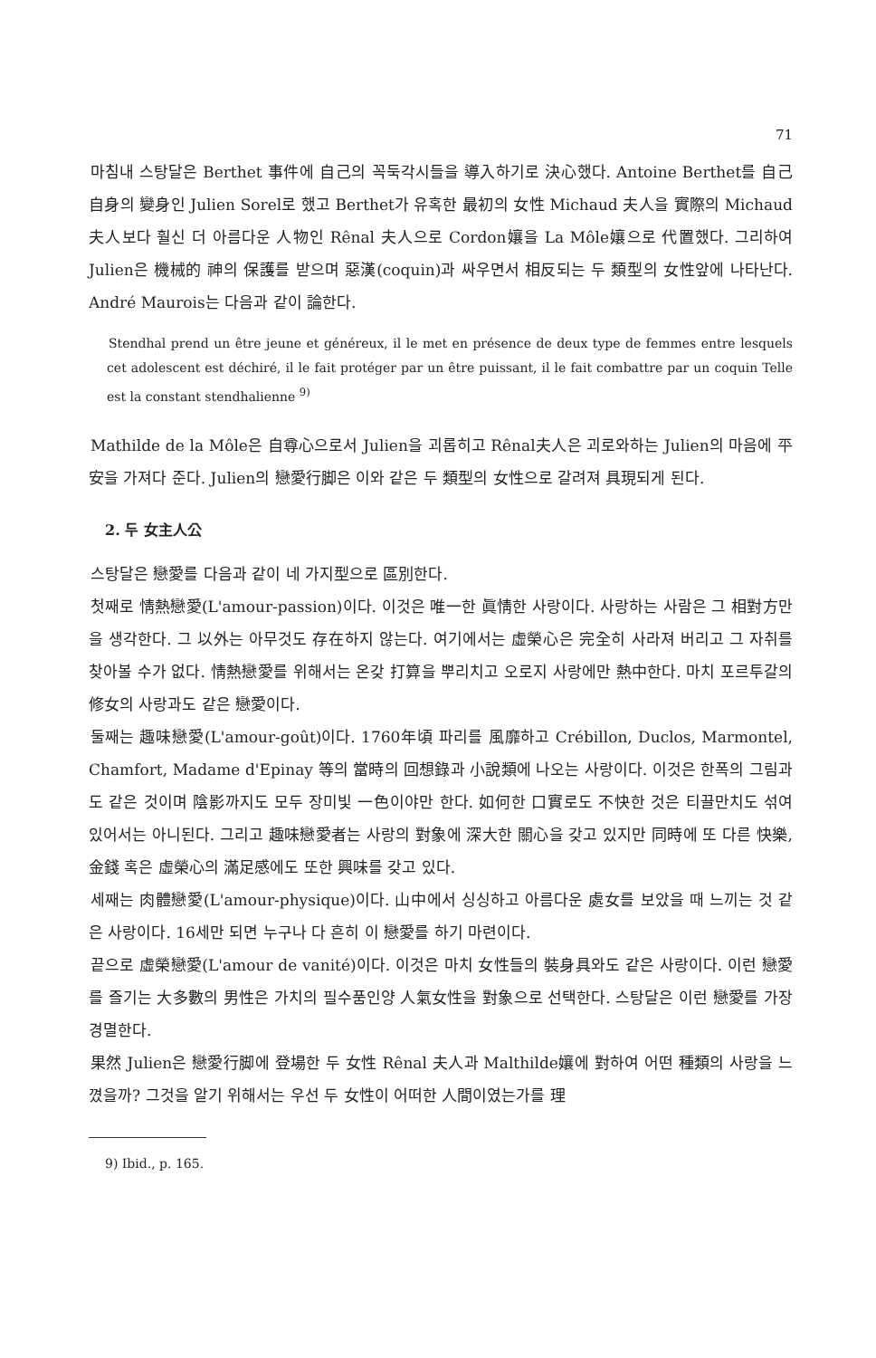71
마침내 스탕달은 Berthet 事件에 自己의 꼭둑각시들을 導入하기로 決心했다. Antoine Berthet를 自己 自身의 變身인 Julien Sorel로 했고 Berthet가 유혹한 最初의 女性 Michaud 夫人을 實際의 Michaud 夫人보다 훨신 더 아름다운 人物인 Rênal 夫人으로 Cordon孃을 La Môle孃으로 代置했다. 그리하여 Julien은 機械的 神의 保護를 받으며 惡漢(coquin)과 싸우면서 相反되는 두 類型의 女性앞에 나타난다. André Maurois는 다음과 같이 論한다.
Stendhal prend un être jeune et généreux, il le met en présence de deux type de femmes entre lesquels cet adolescent est déchiré, il le fait protéger par un être puissant, il le fait combattre par un coquin Telle est la constant stendhalienne <sup>9)</sup>
Mathilde de la Môle은 自尊心으로서 Julien을 괴롭히고 Rênal夫人은 괴로와하는 Julien의 마음에 平安을 가져다 준다. Julien의 戀愛行脚은 이와 같은 두 類型의 女性으로 갈려져 具現되게 된다.
2. 두 女主人公
스탕달은 戀愛를 다음과 같이 네 가지型으로 區別한다.
첫째로 情熱戀愛(L'amour-passion)이다. 이것은 唯一한 眞情한 사랑이다. 사랑하는 사람은 그 相對方만을 생각한다. 그 以外는 아무것도 存在하지 않는다. 여기에서는 虛榮心은 完全히 사라져 버리고 그 자취를 찾아볼 수가 없다. 情熱戀愛를 위해서는 온갖 打算을 뿌리치고 오로지 사랑에만 熱中한다. 마치 포르투갈의 修女의 사랑과도 같은 戀愛이다.
둘째는 趣味戀愛(L'amour-goût)이다. 1760年頃 파리를 風靡하고 Crébillon, Duclos, Marmontel, Chamfort, Madame d'Epinay 等의 當時의 回想錄과 小說類에 나오는 사랑이다. 이것은 한폭의 그림과도 같은 것이며 陰影까지도 모두 장미빛 一色이야만 한다. 如何한 口實로도 不快한 것은 티끌만치도 섞여 있어서는 아니된다. 그리고 趣味戀愛者는 사랑의 對象에 深大한 關心을 갖고 있지만 同時에 또 다른 快樂, 金錢 혹은 虛榮心의 滿足感에도 또한 興味를 갖고 있다.
세째는 肉體戀愛(L'amour-physique)이다. 山中에서 싱싱하고 아름다운 處女를 보았을 때 느끼는 것 같은 사랑이다. 16세만 되면 누구나 다 흔히 이 戀愛를 하기 마련이다.
끝으로 虛榮戀愛(L'amour de vanité)이다. 이것은 마치 女性들의 裝身具와도 같은 사랑이다. 이런 戀愛를 즐기는 大多數의 男性은 가치의 필수품인양 人氣女性을 對象으로 선택한다. 스탕달은 이런 戀愛를 가장 경멸한다.
果然 Julien은 戀愛行脚에 登場한 두 女性 Rênal 夫人과 Malthilde孃에 對하여 어떤 種類의 사랑을 느꼈을까? 그것을 알기 위해서는 우선 두 女性이 어떠한 人間이였는가를 理
9) Ibid., p. 165.